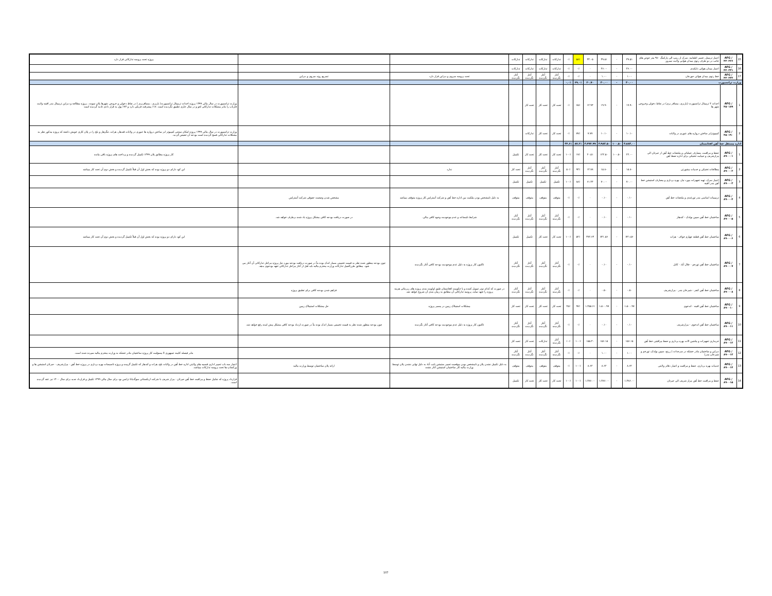| 15 | AFG /۴۴۰۲۲۶ | اعمار ترمینل، تعمیر اطفاییه، سرک از رمپ الی پارکینگ ۹۸۰ متر حوض های جانب در دو طرف رنوی میدان هوایی ولایت نیمروز | ۳۹.۵۱ | - | ۳۹.۵۱ | ۳۳.۰۵ | ۵۸٪ | ۰٪ | تدارکات | تدارکات | تدارکات | تدارکات | | | پروژه تحت پروسه تدارکاتی قرار دارد |
| 16 | AFG /۴۴۰۲۳۱ | اعمار میدان هوائی دایکندی | ۴۶.۰۰ | - | ۴۶.۰۰ | - | ۰٪ | ۰٪ | تدارکات | تدارکات | تدارکات | تدارکات | | | |
| 17 | AFG /۴۴۰۲۳۲ | خط رنوی میدان هوائی جوزجان | ۱.۰۰ | - | ۱.۰۰ | - | ۰٪ | ۰٪ | آغاز نگردیده | آغاز نگردیده | آغاز نگردیده | آغاز نگردیده | تحت پروسه سروی و دیزاین قرار دارد | تسریع روند سروی و دیزاین | |
| وزارت ترانسپورت | | | ۳۰.۰۰ | - | ۳۰.۰۰ | ۲۰.۷۰ | ۶۹.۰٪ | ۰.۰٪ | | | | | | | |
| 1 | AFG /۴۵۰۱۸۹ | احداث ۴ ترمینال ترانسپورت (باربری، مسافر بری) در نقاط دخولی وخروجی شهر ها | ۱۹.۹۰ | - | ۱۹.۹۰ | ۱۲.۹۴ | ۶۵٪ | ۰٪ | تحت کار | تحت کار | تحت کار | | | | وزارت ترانسپورت در سال مالی ۱۳۹۹ پروژه احداث ترمینال ترانسپورت( باربری ، مسافربری ) در نقاط دخولی و خروجی شهرها پلان نموده ، پروژه مطالعه و دیزاین ترمینال بندر اقینه ولایت فاریاب را بنابر مشکلات تدارکاتی لغو و در سال جاری تطبیق نگردیده است. ۱۸٪ پیشرفت فزیکی دارد و ۷۴٪ پول به قرار دادی تادیه گردیده است |
| 2 | AFG /۴۵۰۱۹۰ | کمپیوترایز ساختن دروازه های عبوری در ولایات | ۱۰.۱۰ | - | ۱۰.۱۰ | ۷.۷۷ | ۷۷٪ | ۰٪ | تحت کار | تحت کار | تدارکات | | | | وزارت ترانسپورت در سال مالی ۱۳۹۹ پروژه امکان سنجی کمپیوتر ایز ساختن دروازه ها عبوری در ولایات قندهار، هرات، ننگرهار و بلخ را در پلان کاری خویش داشته که پروژه مذکور نظر به مشکلات تدارکاتی فسخ گردیده است بودجه آن تنقیص گردید. |
| اداره مستقل خط آهن افغانستان | | | ۳،۸۸۳.۰۰ | ۱۰۰.۵۰ | ۳،۹۸۳.۵۰ | ۳،۴۷۴.۹۹ | ۸۷.۲٪ | ۳۴.۶٪ | | | | | | | |
| 1 | AFG /۸۹۰۰۰۱ | حفظ و مراقبت، مصارف عملیاتی و ملحقات خط آهن از حیرتان الی مزارشریف و حمایت تخنیکی برای اداره حفظ آهن | ۲۲.۰۰ | ۱۰۰.۵۰ | ۱۲۲.۵۰ | ۲۰.۵۱ | ۱۷٪ | ۱۰۰٪ | تحت کار | تحت کار | تحت کار | تکمیل | | | کار پروژه مطابق پلان ۱۳۹۹ تکمیل گردیده و پرداخت های پروژه باقی مانده |
| 2 | AFG /۸۹۰۰۰۲ | مطالعات تخنیکی و خدمات مشورتی | ۱۵.۸۰ | - | ۱۵.۸۰ | ۱۴.۷۸ | ۹۴٪ | ۵۰٪ | آغاز نگردیده | آغاز نگردیده | آغاز نگردیده | تحت کار | ندارد | | این کود دارای دو پروژه بوده که بخش اول آن قبلاً تکمیل گردیده و بخش دوم آن تحت کار میباشد |
| 3 | AFG /۸۹۰۰۰۳ | اعمار سرک، تهیه تجهیزات مورد نیاز، بهره برداری و مصارف استیشن خط آهن بندر اقینه | ۷۰.۰۰ | - | ۷۰.۰۰ | ۶۱.۴۴ | ۸۸٪ | ۱۰۰٪ | تکمیل | تکمیل | تکمیل | تکمیل | | | |
| 4 | AFG /۸۹۰۰۰۴ | ترمیمات اساسی بندر تورغندی و ملحقات خط آهن | ۰.۱۰ | - | ۰.۱۰ | - | ۰٪ | ۰٪ | متوقف | متوقف | متوقف | متوقف | به دلیل نامشخص بودن ملکیت بین اداره خط آهن و شرکت آسترلس کار پروژه متوقف میباشد | مشخص شدن وضعیت حقوقی شرکت آسترلس | |
| 5 | AFG /۸۹۰۰۰۵ | ساختمان خط آهن سپین بولدک - کندهار | ۰.۱۰ | - | ۰.۱۰ | - | ۰٪ | ۰٪ | آغاز نگردیده | آغاز نگردیده | آغاز نگردیده | آغاز نگردیده | شرایط نامساعد و عدم موجودیت وجوه کافی مالی. | در صورت دریافت بودجه کافی مشکل پروژه یاد شده برطرف خواهد شد. | |
| 6 | AFG /۸۹۰۰۰۶ | ساختمان خط آهن قطعه چهارم خواف - هرات | ۷۲۱.۵۶ | - | ۷۲۱.۵۶ | ۳۷۲.۶۳ | ۵۲٪ | ۱۰۰٪ | تحت کار | تحت کار | تکمیل | تکمیل | | | این کود دارای دو پروژه بوده که بخش اول آن قبلاً تکمیل گردیده و بخش دوم آن تحت کار میباشد |
| 7 | AFG /۸۹۰۰۰۷ | ساختمان خط آهن تورخم - جلال آباد - کابل | ۰.۱۰ | - | ۰.۱۰ | - | ۰٪ | ۰٪ | آغاز نگردیده | آغاز نگردیده | آغاز نگردیده | آغاز نگردیده | تاکنون کار پروژه به دلیل عدم موجودیت بودجه کافی آغاز نگردیده | چون بودجه منظور شده نظر به قیمت تخمینی بسیار اندک بوده بناً در صورت دریافت بودجه مورد نیاز پروژه مراحل تدارکاتی آن آغاز می شود. مطابق طرزالعمل تدارکات وزارت محترم مالیه باید قبل از آغاز مراحل تدارکاتی تعهد بودجوی بدهد. | |
| 8 | AFG /۸۹۰۰۰۸ | ساختمان خط آهن کنفر - شیرخان بندر - مزارشریف | ۰.۵۰ | - | ۰.۵۰ | - | ۰٪ | ۰٪ | آغاز نگردیده | آغاز نگردیده | آغاز نگردیده | آغاز نگردیده | در صورت که کدام دونر تمویل کننده و یا حکومت افغانستان طبق اولویت بندی پروژه های زیربنائی هزینه پروژه را تعهد نماید، پروسه تدارکاتی آن مطابق به زمان بندی آن شروع خواهد شد. | فراهم شدن بودجه کافی برای تطبیق پروژه | |
| 9 | AFG /۸۹۰۰۱۰ | ساختمان خط آهن اقینه - اندخوی | ۱،۵۰۰.۹۷ | - | ۱،۵۰۰.۹۷ | ۱،۴۵۵.۶۱ | ۹۷٪ | ۲۵٪ | تحت کار | تحت کار | تحت کار | تحت کار | مشکلات استملاک زمین در مسیر پروژه | حل مشکلات استملاک زمین | |
| 10 | AFG /۸۹۰۰۱۱ | ساختمان خط آهن اندخوی - مزارشریف | ۰.۱۰ | - | ۰.۱۰ | - | ۰٪ | ۰٪ | آغاز نگردیده | آغاز نگردیده | آغاز نگردیده | آغاز نگردیده | تاکنون کار پروژه به دلیل عدم موجودیت بودجه کافی آغاز نگردیده | چون بودجه منظور شده نظر به قیمت تخمینی بسیار اندک بوده بناً در صورت ازدیاد بودجه کافی مشکل پیش امده رفع خواهد شد. | |
| 11 | AFG /۸۹۰۰۱۲ | خریداری تجهیزات و ماشین الات بهره برداری و حفظ مراقبتی خط آهن | ۱۵۶.۱۵ | - | ۱۵۶.۱۵ | ۱۵۵.۴۰ | ۱۰۰٪ | ۱۰٪ | آغاز نگردیده | تدارکات | تحت کار | تحت کار | | | |
| 12 | AFG /۸۹۰۰۱۳ | دیزاین و ساختمان بنادر خشکه در سرحدات ( زرنج، سپین بولدک، تورخم و شیرخان بندر) | ۱.۰۰ | - | ۱.۰۰ | - | ۰٪ | ۰٪ | آغاز نگردیده | آغاز نگردیده | آغاز نگردیده | آغاز نگردیده | | | بنابر فیصله کابینه جمهوری اا مسؤلیت کار پروژه ساختمان بنادر خشکه به وزارت محترم مالیه سپرده شده است. |
| 13 | AFG /۸۹۰۰۱۴ | خدمات بهره برداری، حفظ و مراقبت و اعمار دفاتر ولایتی | ۸.۶۲ | - | ۸.۶۲ | ۸.۶۲ | ۱۰۰٪ | ۰٪ | متوقف | متوقف | متوقف | متوقف | به دلیل تکمیل نشدن پلان و نامشخص بودن موقعیت تعمیر ستیشن نایب آباد به دلیل نهایی نشدن پلان توسط وزارت مالیه کار ساختمان استیشن آغاز نشده | ارائه پلان ساختمان توسط وزارت مالیه | اعمار سه باب تعمیر اداری قسمه های ولایتی اداره خط آهن در ولایات بلخ، هرات و کندهار که تکمیل گرییده و پروژه تاسیسات بهره برداری در پروژه خط آهن - مزارشریف - حیرتان استیشن ها و ورکشاپ ها تحت پروسه تدارکات میباشد. |
| 14 | AFG /۸۹۰۰۱۵ | حفظ و مراقبت خط آهن مزار شریف الی حیرتان | ۱،۳۸۶.۰۰ | - | ۱،۳۸۶.۰۰ | ۱،۳۸۶.۰۰ | ۱۰۰٪ | ۱۰۰٪ | تحت کار | تحت کار | تحت کار | تکمیل | | | قرارداد پروژه که شامل حفظ و مراقبت خط آهن حیرتان - مزار شریف با شرکت ازبکستانی سوگدیانا ترانس بود برای سال مالی ۱۳۹۹ تکمیل و قرارداد جدید برای سال ۱۴۰۰ نیز عقد گردیده است. |
107